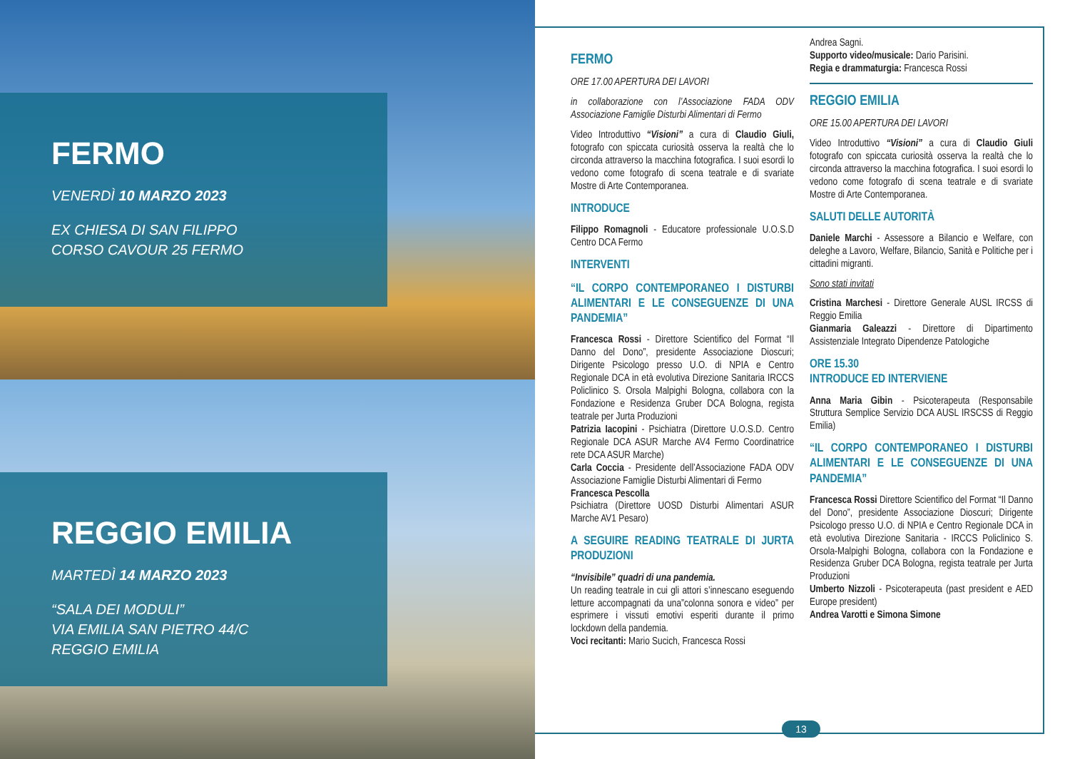FERMO
VENERDÌ 10 MARZO 2023
EX CHIESA DI SAN FILIPPO
CORSO CAVOUR 25 FERMO
REGGIO EMILIA
MARTEDÌ 14 MARZO 2023
“SALA DEI MODULI”
VIA EMILIA SAN PIETRO 44/C
REGGIO EMILIA
FERMO
ORE 17.00 APERTURA DEI LAVORI
in collaborazione con l’Associazione FADA ODV Associazione Famiglie Disturbi Alimentari di Fermo
Video Introduttivo “Visioni” a cura di Claudio Giuli, fotografo con spiccata curiosità osserva la realtà che lo circonda attraverso la macchina fotografica. I suoi esordi lo vedono come fotografo di scena teatrale e di svariate Mostre di Arte Contemporanea.
INTRODUCE
Filippo Romagnoli - Educatore professionale U.O.S.D Centro DCA Fermo
INTERVENTI
“IL CORPO CONTEMPORANEO I DISTURBI ALIMENTARI E LE CONSEGUENZE DI UNA PANDEMIA”
Francesca Rossi - Direttore Scientifico del Format “Il Danno del Dono”, presidente Associazione Dioscuri; Dirigente Psicologo presso U.O. di NPIA e Centro Regionale DCA in età evolutiva Direzione Sanitaria IRCCS Policlinico S. Orsola Malpighi Bologna, collabora con la Fondazione e Residenza Gruber DCA Bologna, regista teatrale per Jurta Produzioni
Patrizia Iacopini - Psichiatra (Direttore U.O.S.D. Centro Regionale DCA ASUR Marche AV4 Fermo Coordinatrice rete DCA ASUR Marche)
Carla Coccia - Presidente dell’Associazione FADA ODV Associazione Famiglie Disturbi Alimentari di Fermo
Francesca Pescolla
Psichiatra (Direttore UOSD Disturbi Alimentari ASUR Marche AV1 Pesaro)
A SEGUIRE READING TEATRALE DI JURTA PRODUZIONI
“Invisibile” quadri di una pandemia.
Un reading teatrale in cui gli attori s’innescano eseguendo letture accompagnati da una”colonna sonora e video” per esprimere i vissuti emotivi esperiti durante il primo lockdown della pandemia.
Voci recitanti: Mario Sucich, Francesca Rossi
Andrea Sagni.
Supporto video/musicale: Dario Parisini.
Regia e drammaturgia: Francesca Rossi
REGGIO EMILIA
ORE 15.00 APERTURA DEI LAVORI
Video Introduttivo “Visioni” a cura di Claudio Giuli fotografo con spiccata curiosità osserva la realtà che lo circonda attraverso la macchina fotografica. I suoi esordi lo vedono come fotografo di scena teatrale e di svariate Mostre di Arte Contemporanea.
SALUTI DELLE AUTORITÀ
Daniele Marchi - Assessore a Bilancio e Welfare, con deleghe a Lavoro, Welfare, Bilancio, Sanità e Politiche per i cittadini migranti.
Sono stati invitati
Cristina Marchesi - Direttore Generale AUSL IRCSS di Reggio Emilia
Gianmaria Galeazzi - Direttore di Dipartimento Assistenziale Integrato Dipendenze Patologiche
ORE 15.30
INTRODUCE ED INTERVIENE
Anna Maria Gibin - Psicoterapeuta (Responsabile Struttura Semplice Servizio DCA AUSL IRSCSS di Reggio Emilia)
“IL CORPO CONTEMPORANEO I DISTURBI ALIMENTARI E LE CONSEGUENZE DI UNA PANDEMIA”
Francesca Rossi Direttore Scientifico del Format “Il Danno del Dono”, presidente Associazione Dioscuri; Dirigente Psicologo presso U.O. di NPIA e Centro Regionale DCA in età evolutiva Direzione Sanitaria - IRCCS Policlinico S. Orsola-Malpighi Bologna, collabora con la Fondazione e Residenza Gruber DCA Bologna, regista teatrale per Jurta Produzioni
Umberto Nizzoli - Psicoterapeuta (past president e AED Europe president)
Andrea Varotti e Simona Simone
13